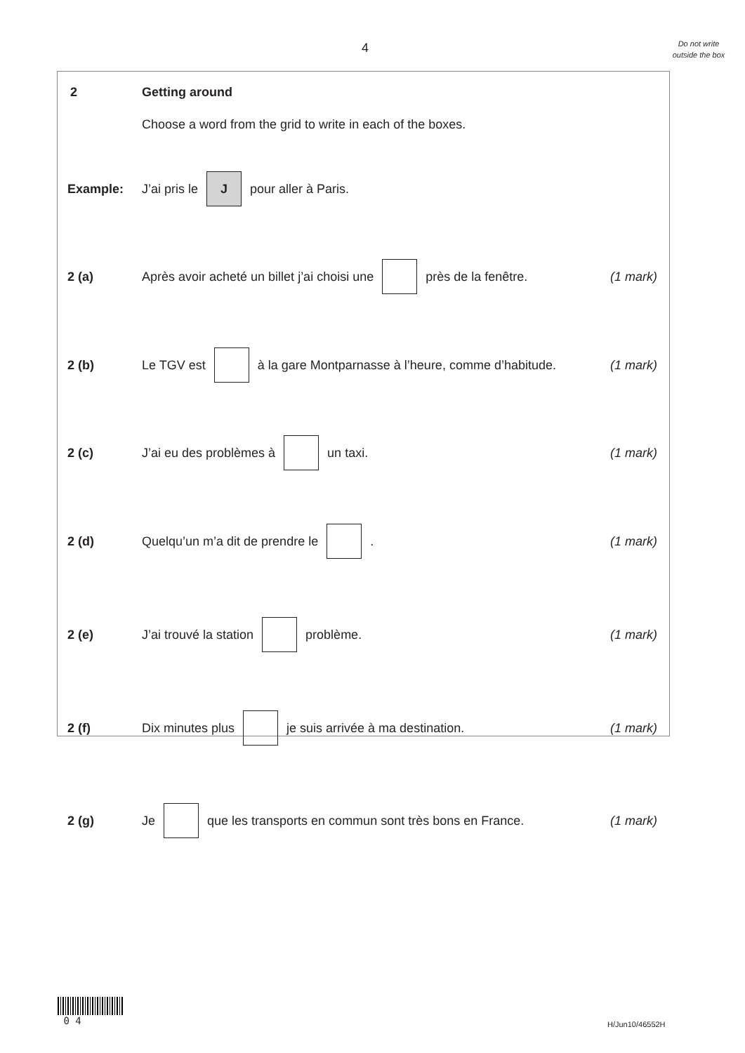4
Do not write outside the box
2 Getting around
Choose a word from the grid to write in each of the boxes.
Example: J’ai pris le J pour aller à Paris.
2 (a) Après avoir acheté un billet j’ai choisi une près de la fenêtre. (1 mark)
2 (b) Le TGV est à la gare Montparnasse à l’heure, comme d’habitude. (1 mark)
2 (c) J’ai eu des problèmes à un taxi. (1 mark)
2 (d) Quelqu’un m’a dit de prendre le . (1 mark)
2 (e) J’ai trouvé la station problème. (1 mark)
2 (f) Dix minutes plus je suis arrivée à ma destination. (1 mark)
2 (g) Je que les transports en commun sont très bons en France. (1 mark)
0 4
H/Jun10/46552H